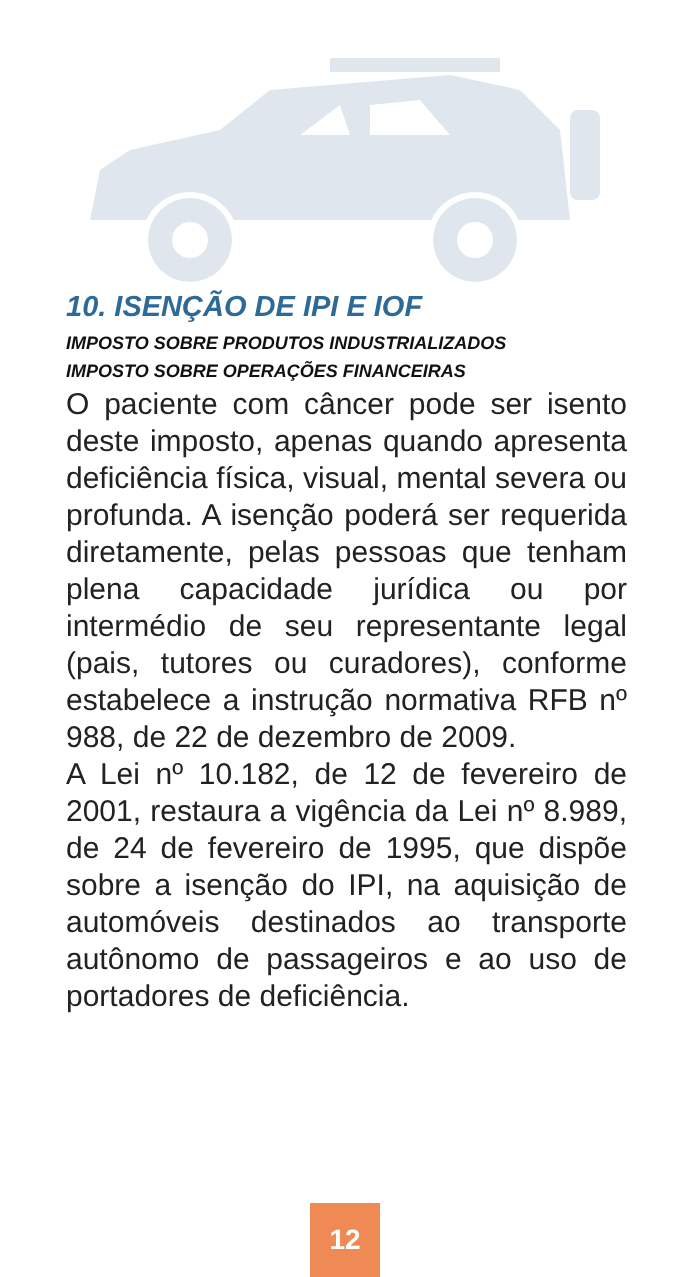10. ISENÇÃO DE IPI E IOF
IMPOSTO SOBRE PRODUTOS INDUSTRIALIZADOS
IMPOSTO SOBRE OPERAÇÕES FINANCEIRAS
O paciente com câncer pode ser isento deste imposto, apenas quando apresenta deficiência física, visual, mental severa ou profunda. A isenção poderá ser requerida diretamente, pelas pessoas que tenham plena capacidade jurídica ou por intermédio de seu representante legal (pais, tutores ou curadores), conforme estabelece a instrução normativa RFB nº 988, de 22 de dezembro de 2009.
A Lei nº 10.182, de 12 de fevereiro de 2001, restaura a vigência da Lei nº 8.989, de 24 de fevereiro de 1995, que dispõe sobre a isenção do IPI, na aquisição de automóveis destinados ao transporte autônomo de passageiros e ao uso de portadores de deficiência.
12